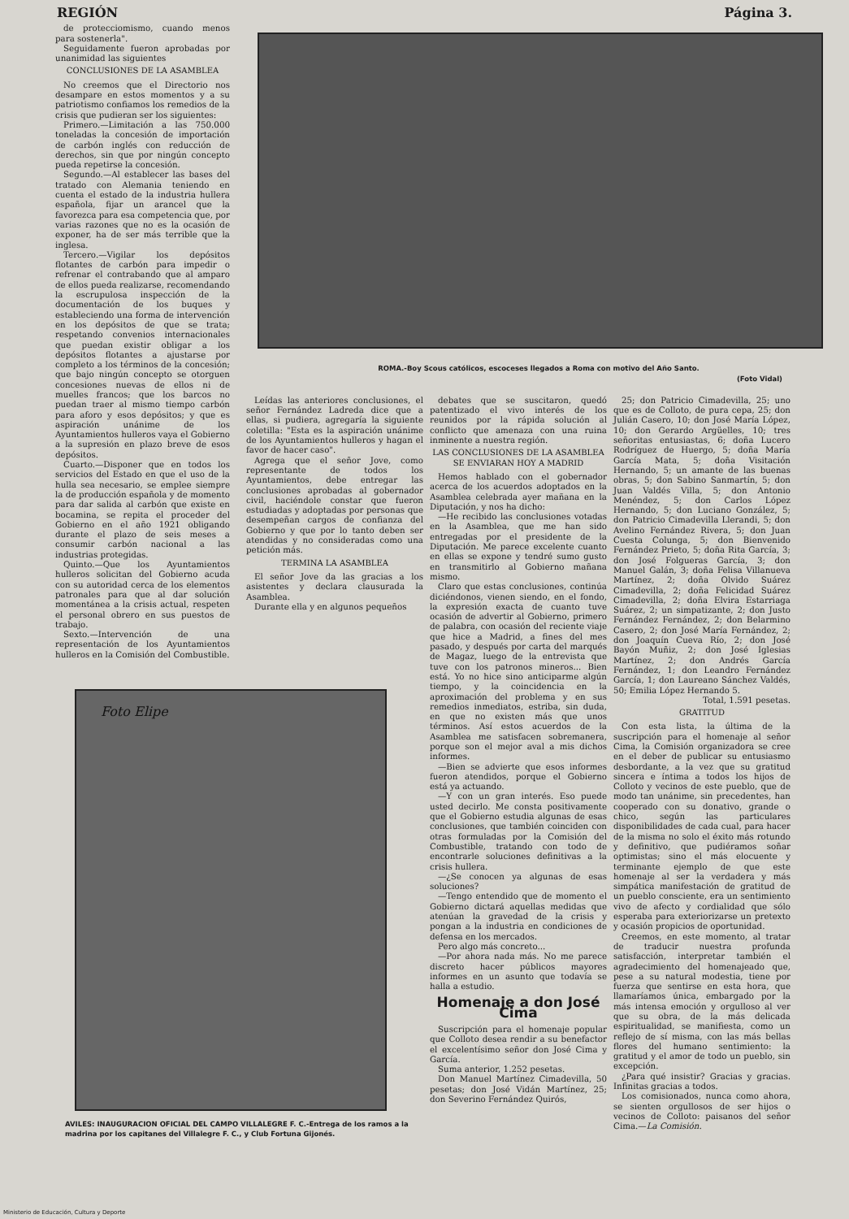REGIÓN Página 3.
de protecciomismo, cuando menos para sostenerla".
Seguidamente fueron aprobadas por unanimidad las siguientes
CONCLUSIONES DE LA ASAMBLEA
No creemos que el Directorio nos desampare en estos momentos y a su patriotismo confiamos los remedios de la crisis que pudieran ser los siguientes:
Primero.—Limitación a las 750.000 toneladas la concesión de importación de carbón inglés con reducción de derechos, sin que por ningún concepto pueda repetirse la concesión.
Segundo.—Al establecer las bases del tratado con Alemania teniendo en cuenta el estado de la industria hullera española, fijar un arancel que la favorezca para esa competencia que, por varias razones que no es la ocasión de exponer, ha de ser más terrible que la inglesa.
Tercero.—Vigilar los depósitos flotantes de carbón para impedir o refrenar el contrabando que al amparo de ellos pueda realizarse, recomendando la escrupulosa inspección de la documentación de los buques y estableciendo una forma de intervención en los depósitos de que se trata; respetando convenios internacionales que puedan existir obligar a los depósitos flotantes a ajustarse por completo a los términos de la concesión; que bajo ningún concepto se otorguen concesiones nuevas de ellos ni de muelles francos; que los barcos no puedan traer al mismo tiempo carbón para aforo y esos depósitos; y que es aspiración unánime de los Ayuntamientos hulleros vaya el Gobierno a la supresión en plazo breve de esos depósitos.
Cuarto.—Disponer que en todos los servicios del Estado en que el uso de la hulla sea necesario, se emplee siempre la de producción española y de momento para dar salida al carbón que existe en bocamina, se repita el proceder del Gobierno en el año 1921 obligando durante el plazo de seis meses a consumir carbón nacional a las industrias protegidas.
Quinto.—Que los Ayuntamientos hulleros solicitan del Gobierno acuda con su autoridad cerca de los elementos patronales para que al dar solución momentánea a la crisis actual, respeten el personal obrero en sus puestos de trabajo.
Sexto.—Intervención de una representación de los Ayuntamientos hulleros en la Comisión del Combustible.
ROMA.-Boy Scous católicos, escoceses llegados a Roma con motivo del Año Santo.
(Foto Vidal)
Leídas las anteriores conclusiones, el señor Fernández Ladreda dice que a ellas, si pudiera, agregaría la siguiente coletilla: "Esta es la aspiración unánime de los Ayuntamientos hulleros y hagan el favor de hacer caso".
Agrega que el señor Jove, como representante de todos los Ayuntamientos, debe entregar las conclusiones aprobadas al gobernador civil, haciéndole constar que fueron estudiadas y adoptadas por personas que desempeñan cargos de confianza del Gobierno y que por lo tanto deben ser atendidas y no consideradas como una petición más.
TERMINA LA ASAMBLEA
El señor Jove da las gracias a los asistentes y declara clausurada la Asamblea.
Durante ella y en algunos pequeños
debates que se suscitaron, quedó patentizado el vivo interés de los reunidos por la rápida solución al conflicto que amenaza con una ruina inminente a nuestra región.
LAS CONCLUSIONES DE LA ASAMBLEA SE ENVIARAN HOY A MADRID
Hemos hablado con el gobernador acerca de los acuerdos adoptados en la Asamblea celebrada ayer mañana en la Diputación, y nos ha dicho:
—He recibido las conclusiones votadas en la Asamblea, que me han sido entregadas por el presidente de la Diputación. Me parece excelente cuanto en ellas se expone y tendré sumo gusto en transmitirlo al Gobierno mañana mismo.
Claro que estas conclusiones, continúa diciéndonos, vienen siendo, en el fondo, la expresión exacta de cuanto tuve ocasión de advertir al Gobierno, primero de palabra, con ocasión del reciente viaje que hice a Madrid, a fines del mes pasado, y después por carta del marqués de Magaz, luego de la entrevista que tuve con los patronos mineros... Bien está. Yo no hice sino anticiparme algún tiempo, y la coincidencia en la aproximación del problema y en sus remedios inmediatos, estriba, sin duda, en que no existen más que unos términos. Así estos acuerdos de la Asamblea me satisfacen sobremanera, porque son el mejor aval a mis dichos informes.
—Bien se advierte que esos informes fueron atendidos, porque el Gobierno está ya actuando.
—Y con un gran interés. Eso puede usted decirlo. Me consta positivamente que el Gobierno estudia algunas de esas conclusiones, que también coinciden con otras formuladas por la Comisión del Combustible, tratando con todo de encontrarle soluciones definitivas a la crisis hullera.
—¿Se conocen ya algunas de esas soluciones?
—Tengo entendido que de momento el Gobierno dictará aquellas medidas que atenúan la gravedad de la crisis y pongan a la industria en condiciones de defensa en los mercados.
Pero algo más concreto...
—Por ahora nada más. No me parece discreto hacer públicos mayores informes en un asunto que todavía se halla a estudio.
Homenaje a don José Cima
Suscripción para el homenaje popular que Colloto desea rendir a su benefactor el excelentísimo señor don José Cima y García.
Suma anterior, 1.252 pesetas.
Don Manuel Martínez Cimadevilla, 50 pesetas; don José Vidán Martínez, 25; don Severino Fernández Quirós,
25; don Patricio Cimadevilla, 25; uno que es de Colloto, de pura cepa, 25; don Julián Casero, 10; don José María López, 10; don Gerardo Argüelles, 10; tres señoritas entusiastas, 6; doña Lucero Rodríguez de Huergo, 5; doña María García Mata, 5; doña Visitación Hernando, 5; un amante de las buenas obras, 5; don Sabino Sanmartín, 5; don Juan Valdés Villa, 5; don Antonio Menéndez, 5; don Carlos López Hernando, 5; don Luciano González, 5; don Patricio Cimadevilla Llerandi, 5; don Avelino Fernández Rivera, 5; don Juan Cuesta Colunga, 5; don Bienvenido Fernández Prieto, 5; doña Rita García, 3; don José Folgueras García, 3; don Manuel Galán, 3; doña Felisa Villanueva Martínez, 2; doña Olvido Suárez Cimadevilla, 2; doña Felicidad Suárez Cimadevilla, 2; doña Elvira Estarriaga Suárez, 2; un simpatizante, 2; don Justo Fernández Fernández, 2; don Belarmino Casero, 2; don José María Fernández, 2; don Joaquín Cueva Río, 2; don José Bayón Muñiz, 2; don José Iglesias Martínez, 2; don Andrés García Fernández, 1; don Leandro Fernández García, 1; don Laureano Sánchez Valdés, 50; Emilia López Hernando 5.
Total, 1.591 pesetas.
GRATITUD
Con esta lista, la última de la suscripción para el homenaje al señor Cima, la Comisión organizadora se cree en el deber de publicar su entusiasmo desbordante, a la vez que su gratitud sincera e íntima a todos los hijos de Colloto y vecinos de este pueblo, que de modo tan unánime, sin precedentes, han cooperado con su donativo, grande o chico, según las particulares disponibilidades de cada cual, para hacer de la misma no solo el éxito más rotundo y definitivo, que pudiéramos soñar optimistas; sino el más elocuente y terminante ejemplo de que este homenaje al ser la verdadera y más simpática manifestación de gratitud de un pueblo consciente, era un sentimiento vivo de afecto y cordialidad que sólo esperaba para exteriorizarse un pretexto y ocasión propicios de oportunidad.
Creemos, en este momento, al tratar de traducir nuestra profunda satisfacción, interpretar también el agradecimiento del homenajeado que, pese a su natural modestia, tiene por fuerza que sentirse en esta hora, que llamaríamos única, embargado por la más intensa emoción y orgulloso al ver que su obra, de la más delicada espiritualidad, se manifiesta, como un reflejo de sí misma, con las más bellas flores del humano sentimiento: la gratitud y el amor de todo un pueblo, sin excepción.
¿Para qué insistir? Gracias y gracias. Infinitas gracias a todos.
Los comisionados, nunca como ahora, se sienten orgullosos de ser hijos o vecinos de Colloto: paisanos del señor Cima.—La Comisión.
Foto Elipe
AVILES: INAUGURACION OFICIAL DEL CAMPO VILLALEGRE F. C.-Entrega de los ramos a la madrina por los capitanes del Villalegre F. C., y Club Fortuna Gijonés.
Ministerio de Educación, Cultura y Deporte